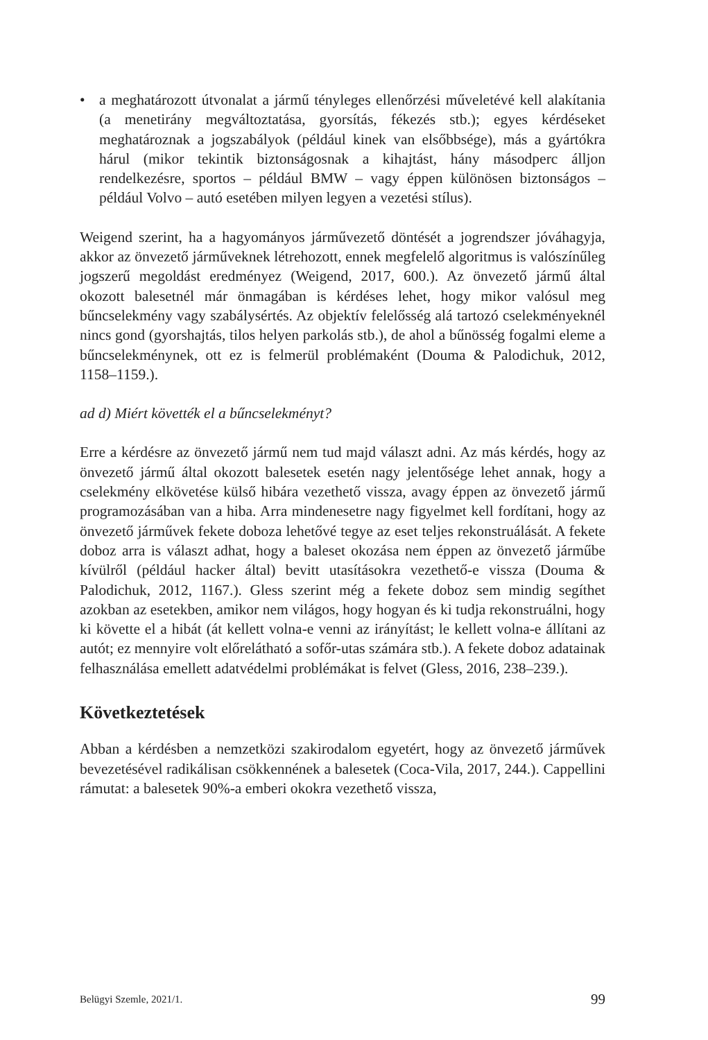• a meghatározott útvonalat a jármű tényleges ellenőrzési műveletévé kell alakítania (a menetirány megváltoztatása, gyorsítás, fékezés stb.); egyes kérdéseket meghatároznak a jogszabályok (például kinek van elsőbbsége), más a gyártókra hárul (mikor tekintik biztonságosnak a kihajtást, hány másodperc álljon rendelkezésre, sportos – például BMW – vagy éppen különösen biztonságos – például Volvo – autó esetében milyen legyen a vezetési stílus).
Weigend szerint, ha a hagyományos járművezető döntését a jogrendszer jóváhagyja, akkor az önvezető járműveknek létrehozott, ennek megfelelő algoritmus is valószínűleg jogszerű megoldást eredményez (Weigend, 2017, 600.). Az önvezető jármű által okozott balesetnél már önmagában is kérdéses lehet, hogy mikor valósul meg bűncselekmény vagy szabálysértés. Az objektív felelősség alá tartozó cselekményeknél nincs gond (gyorshajtás, tilos helyen parkolás stb.), de ahol a bűnösség fogalmi eleme a bűncselekménynek, ott ez is felmerül problémaként (Douma & Palodichuk, 2012, 1158–1159.).
ad d) Miért követték el a bűncselekményt?
Erre a kérdésre az önvezető jármű nem tud majd választ adni. Az más kérdés, hogy az önvezető jármű által okozott balesetek esetén nagy jelentősége lehet annak, hogy a cselekmény elkövetése külső hibára vezethető vissza, avagy éppen az önvezető jármű programozásában van a hiba. Arra mindenesetre nagy figyelmet kell fordítani, hogy az önvezető járművek fekete doboza lehetővé tegye az eset teljes rekonstruálását. A fekete doboz arra is választ adhat, hogy a baleset okozása nem éppen az önvezető járműbe kívülről (például hacker által) bevitt utasításokra vezethető-e vissza (Douma & Palodichuk, 2012, 1167.). Gless szerint még a fekete doboz sem mindig segíthet azokban az esetekben, amikor nem világos, hogy hogyan és ki tudja rekonstruálni, hogy ki követte el a hibát (át kellett volna-e venni az irányítást; le kellett volna-e állítani az autót; ez mennyire volt előrelátható a sofőr-utas számára stb.). A fekete doboz adatainak felhasználása emellett adatvédelmi problémákat is felvet (Gless, 2016, 238–239.).
Következtetések
Abban a kérdésben a nemzetközi szakirodalom egyetért, hogy az önvezető járművek bevezetésével radikálisan csökkennének a balesetek (Coca-Vila, 2017, 244.). Cappellini rámutat: a balesetek 90%-a emberi okokra vezethető vissza,
Belügyi Szemle, 2021/1. 99